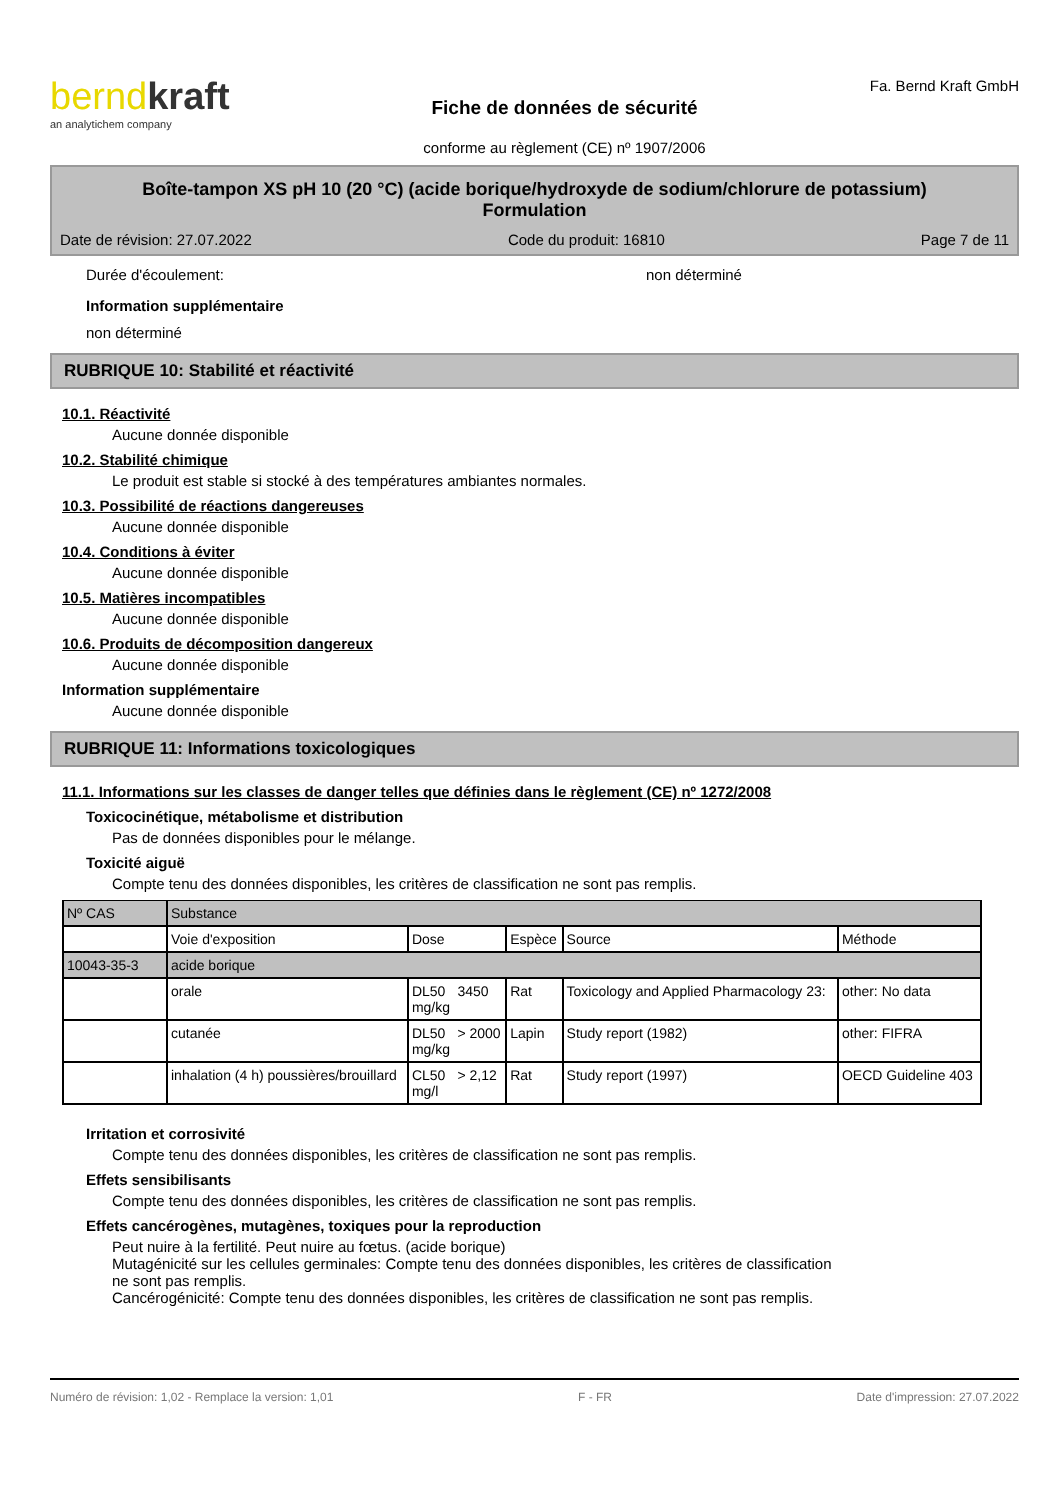berndkraft
an analytichem company
Fiche de données de sécurité
conforme au règlement (CE) nº 1907/2006
Fa. Bernd Kraft GmbH
Boîte-tampon XS pH 10 (20 °C) (acide borique/hydroxyde de sodium/chlorure de potassium)
Formulation
Date de révision: 27.07.2022 Code du produit: 16810 Page 7 de 11
Durée d'écoulement: non déterminé
Information supplémentaire
non déterminé
RUBRIQUE 10: Stabilité et réactivité
10.1. Réactivité
Aucune donnée disponible
10.2. Stabilité chimique
Le produit est stable si stocké à des températures ambiantes normales.
10.3. Possibilité de réactions dangereuses
Aucune donnée disponible
10.4. Conditions à éviter
Aucune donnée disponible
10.5. Matières incompatibles
Aucune donnée disponible
10.6. Produits de décomposition dangereux
Aucune donnée disponible
Information supplémentaire
Aucune donnée disponible
RUBRIQUE 11: Informations toxicologiques
11.1. Informations sur les classes de danger telles que définies dans le règlement (CE) nº 1272/2008
Toxicocinétique, métabolisme et distribution
Pas de données disponibles pour le mélange.
Toxicité aiguë
Compte tenu des données disponibles, les critères de classification ne sont pas remplis.
| Nº CAS | Substance | | | | | |
| --- | --- | --- | --- | --- | --- | --- |
| | Voie d'exposition | Dose | | Espèce | Source | Méthode |
| 10043-35-3 | acide borique | | | | | |
| | orale | DL50 mg/kg | 3450 | Rat | Toxicology and Applied Pharmacology 23: | other: No data |
| | cutanée | DL50 mg/kg | > 2000 | Lapin | Study report (1982) | other: FIFRA |
| | inhalation (4 h) poussières/brouillard | CL50 mg/l | > 2,12 | Rat | Study report (1997) | OECD Guideline 403 |
Irritation et corrosivité
Compte tenu des données disponibles, les critères de classification ne sont pas remplis.
Effets sensibilisants
Compte tenu des données disponibles, les critères de classification ne sont pas remplis.
Effets cancérogènes, mutagènes, toxiques pour la reproduction
Peut nuire à la fertilité. Peut nuire au fœtus. (acide borique)
Mutagénicité sur les cellules germinales: Compte tenu des données disponibles, les critères de classification
ne sont pas remplis.
Cancérogénicité: Compte tenu des données disponibles, les critères de classification ne sont pas remplis.
Numéro de révision: 1,02 - Remplace la version: 1,01 F - FR Date d'impression: 27.07.2022